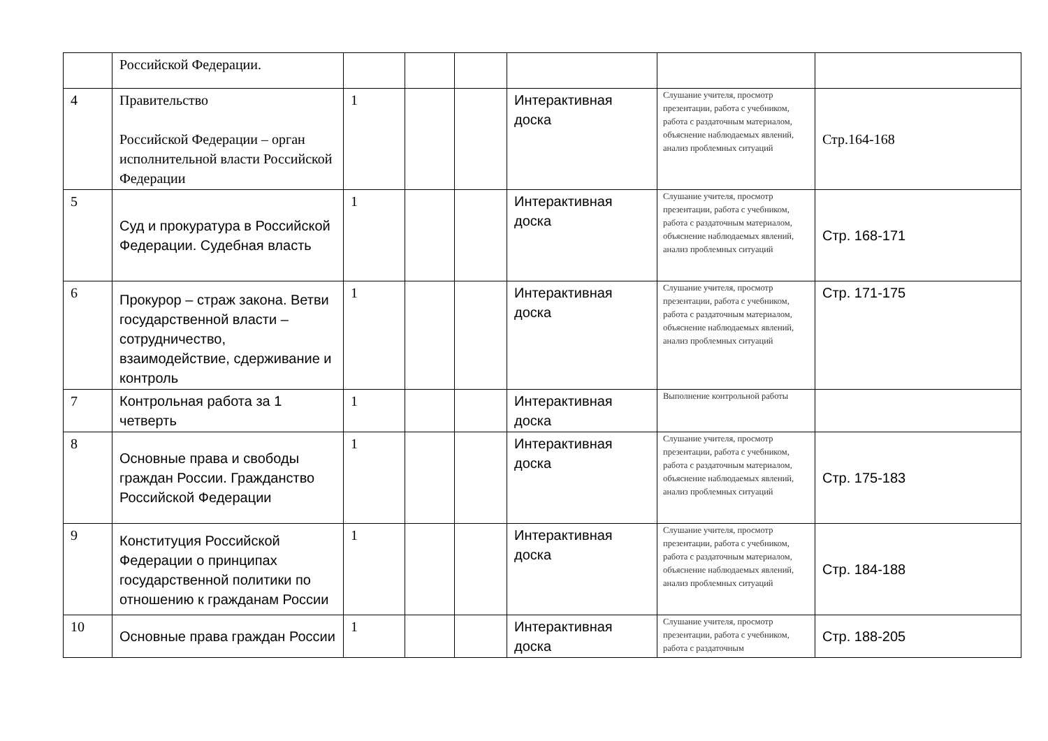| | Российской Федерации. | | | | | | |
| 4 | Правительство Российской Федерации – орган исполнительной власти Российской Федерации | 1 | | | Интерактивная доска | Слушание учителя, просмотр презентации, работа с учебником, работа с раздаточным материалом, объяснение наблюдаемых явлений, анализ проблемных ситуаций | Стр.164-168 |
| 5 | Суд и прокуратура в Российской Федерации. Судебная власть | 1 | | | Интерактивная доска | Слушание учителя, просмотр презентации, работа с учебником, работа с раздаточным материалом, объяснение наблюдаемых явлений, анализ проблемных ситуаций | Стр. 168-171 |
| 6 | Прокурор – страж закона. Ветви государственной власти – сотрудничество, взаимодействие, сдерживание и контроль | 1 | | | Интерактивная доска | Слушание учителя, просмотр презентации, работа с учебником, работа с раздаточным материалом, объяснение наблюдаемых явлений, анализ проблемных ситуаций | Стр. 171-175 |
| 7 | Контрольная работа за 1 четверть | 1 | | | Интерактивная доска | Выполнение контрольной работы | |
| 8 | Основные права и свободы граждан России. Гражданство Российской Федерации | 1 | | | Интерактивная доска | Слушание учителя, просмотр презентации, работа с учебником, работа с раздаточным материалом, объяснение наблюдаемых явлений, анализ проблемных ситуаций | Стр. 175-183 |
| 9 | Конституция Российской Федерации о принципах государственной политики по отношению к гражданам России | 1 | | | Интерактивная доска | Слушание учителя, просмотр презентации, работа с учебником, работа с раздаточным материалом, объяснение наблюдаемых явлений, анализ проблемных ситуаций | Стр. 184-188 |
| 10 | Основные права граждан России | 1 | | | Интерактивная доска | Слушание учителя, просмотр презентации, работа с учебником, работа с раздаточным | Стр. 188-205 |